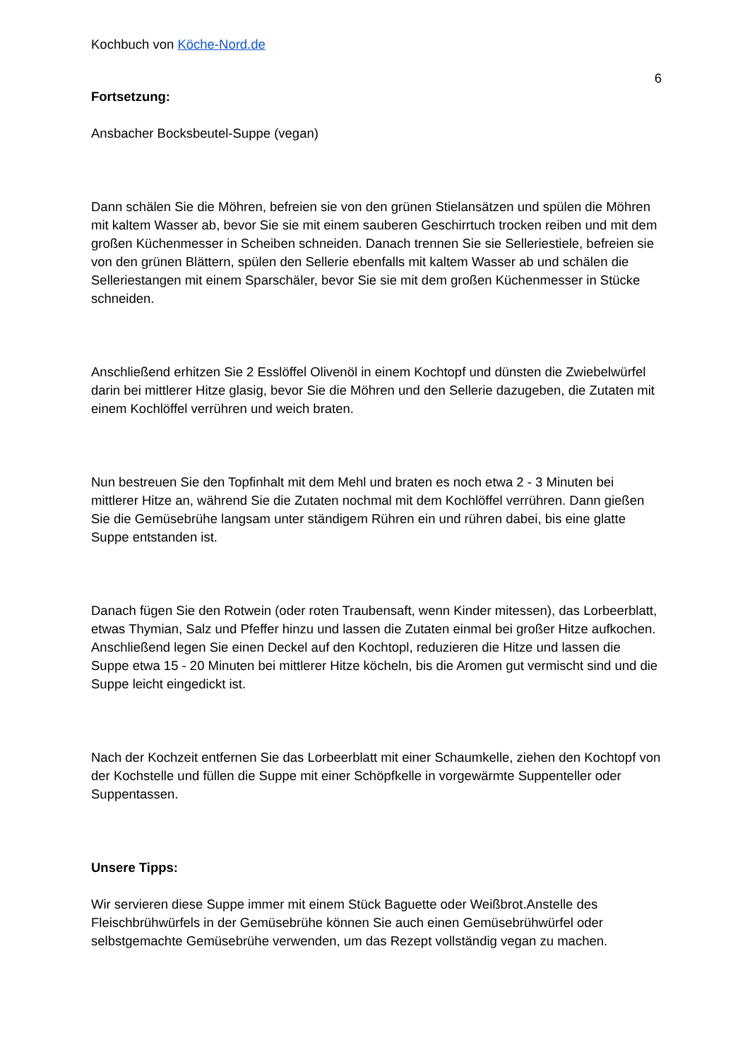Kochbuch von Köche-Nord.de
6
Fortsetzung:
Ansbacher Bocksbeutel-Suppe (vegan)
Dann schälen Sie die Möhren, befreien sie von den grünen Stielansätzen und spülen die Möhren mit kaltem Wasser ab, bevor Sie sie mit einem sauberen Geschirrtuch trocken reiben und mit dem großen Küchenmesser in Scheiben schneiden. Danach trennen Sie sie Selleriestiele, befreien sie von den grünen Blättern, spülen den Sellerie ebenfalls mit kaltem Wasser ab und schälen die Selleriestangen mit einem Sparschäler, bevor Sie sie mit dem großen Küchenmesser in Stücke schneiden.
Anschließend erhitzen Sie 2 Esslöffel Olivenöl in einem Kochtopf und dünsten die Zwiebelwürfel darin bei mittlerer Hitze glasig, bevor Sie die Möhren und den Sellerie dazugeben, die Zutaten mit einem Kochlöffel verrühren und weich braten.
Nun bestreuen Sie den Topfinhalt mit dem Mehl und braten es noch etwa 2 - 3 Minuten bei mittlerer Hitze an, während Sie die Zutaten nochmal mit dem Kochlöffel verrühren. Dann gießen Sie die Gemüsebrühe langsam unter ständigem Rühren ein und rühren dabei, bis eine glatte Suppe entstanden ist.
Danach fügen Sie den Rotwein (oder roten Traubensaft, wenn Kinder mitessen), das Lorbeerblatt, etwas Thymian, Salz und Pfeffer hinzu und lassen die Zutaten einmal bei großer Hitze aufkochen. Anschließend legen Sie einen Deckel auf den Kochtopl, reduzieren die Hitze und lassen die Suppe etwa 15 - 20 Minuten bei mittlerer Hitze köcheln, bis die Aromen gut vermischt sind und die Suppe leicht eingedickt ist.
Nach der Kochzeit entfernen Sie das Lorbeerblatt mit einer Schaumkelle, ziehen den Kochtopf von der Kochstelle und füllen die Suppe mit einer Schöpfkelle in vorgewärmte Suppenteller oder Suppentassen.
Unsere Tipps:
Wir servieren diese Suppe immer mit einem Stück Baguette oder Weißbrot.Anstelle des Fleischbrühwürfels in der Gemüsebrühe können Sie auch einen Gemüsebrühwürfel oder selbstgemachte Gemüsebrühe verwenden, um das Rezept vollständig vegan zu machen.